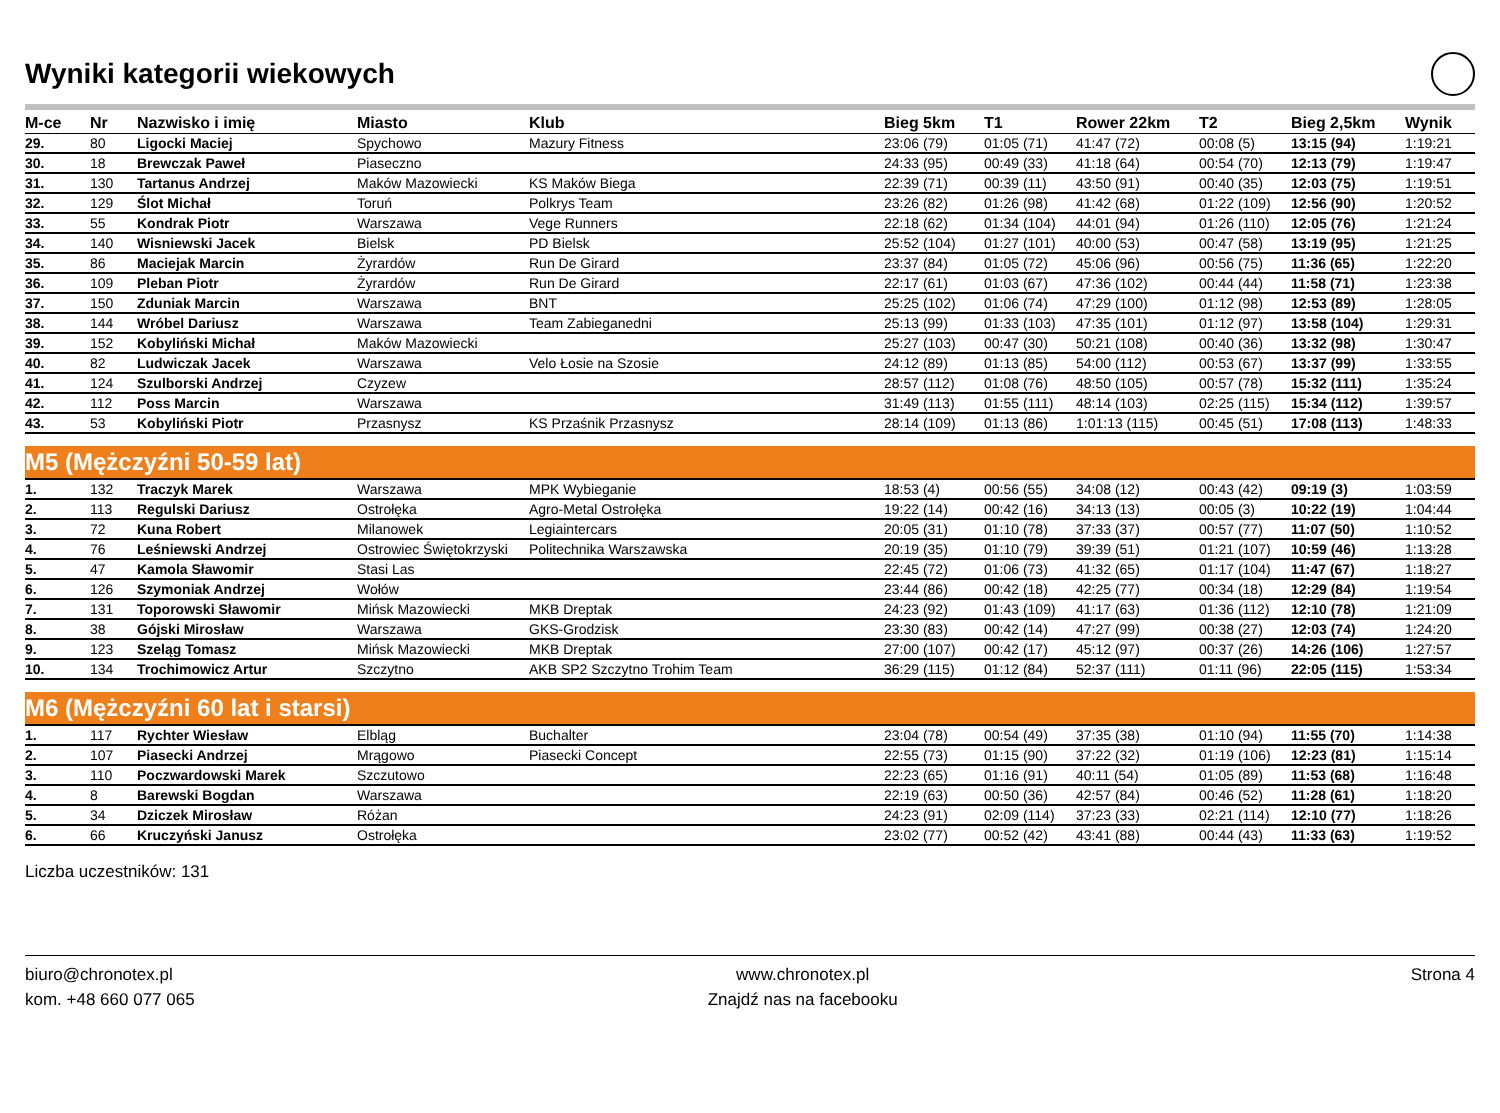Wyniki kategorii wiekowych
| M-ce | Nr | Nazwisko i imię | Miasto | Klub | Bieg 5km | T1 | Rower 22km | T2 | Bieg 2,5km | Wynik |
| --- | --- | --- | --- | --- | --- | --- | --- | --- | --- | --- |
| 29. | 80 | Ligocki Maciej | Spychowo | Mazury Fitness | 23:06 (79) | 01:05 (71) | 41:47 (72) | 00:08 (5) | 13:15 (94) | 1:19:21 |
| 30. | 18 | Brewczak Paweł | Piaseczno | | 24:33 (95) | 00:49 (33) | 41:18 (64) | 00:54 (70) | 12:13 (79) | 1:19:47 |
| 31. | 130 | Tartanus Andrzej | Maków Mazowiecki | KS Maków Biega | 22:39 (71) | 00:39 (11) | 43:50 (91) | 00:40 (35) | 12:03 (75) | 1:19:51 |
| 32. | 129 | Ślot Michał | Toruń | Polkrys Team | 23:26 (82) | 01:26 (98) | 41:42 (68) | 01:22 (109) | 12:56 (90) | 1:20:52 |
| 33. | 55 | Kondrak Piotr | Warszawa | Vege Runners | 22:18 (62) | 01:34 (104) | 44:01 (94) | 01:26 (110) | 12:05 (76) | 1:21:24 |
| 34. | 140 | Wisniewski Jacek | Bielsk | PD Bielsk | 25:52 (104) | 01:27 (101) | 40:00 (53) | 00:47 (58) | 13:19 (95) | 1:21:25 |
| 35. | 86 | Maciejak Marcin | Żyrardów | Run De Girard | 23:37 (84) | 01:05 (72) | 45:06 (96) | 00:56 (75) | 11:36 (65) | 1:22:20 |
| 36. | 109 | Pleban Piotr | Żyrardów | Run De Girard | 22:17 (61) | 01:03 (67) | 47:36 (102) | 00:44 (44) | 11:58 (71) | 1:23:38 |
| 37. | 150 | Zduniak Marcin | Warszawa | BNT | 25:25 (102) | 01:06 (74) | 47:29 (100) | 01:12 (98) | 12:53 (89) | 1:28:05 |
| 38. | 144 | Wróbel Dariusz | Warszawa | Team Zabieganedni | 25:13 (99) | 01:33 (103) | 47:35 (101) | 01:12 (97) | 13:58 (104) | 1:29:31 |
| 39. | 152 | Kobyliński Michał | Maków Mazowiecki | | 25:27 (103) | 00:47 (30) | 50:21 (108) | 00:40 (36) | 13:32 (98) | 1:30:47 |
| 40. | 82 | Ludwiczak Jacek | Warszawa | Velo Łosie na Szosie | 24:12 (89) | 01:13 (85) | 54:00 (112) | 00:53 (67) | 13:37 (99) | 1:33:55 |
| 41. | 124 | Szulborski Andrzej | Czyzew | | 28:57 (112) | 01:08 (76) | 48:50 (105) | 00:57 (78) | 15:32 (111) | 1:35:24 |
| 42. | 112 | Poss Marcin | Warszawa | | 31:49 (113) | 01:55 (111) | 48:14 (103) | 02:25 (115) | 15:34 (112) | 1:39:57 |
| 43. | 53 | Kobyliński Piotr | Przasnysz | KS Przaśnik Przasnysz | 28:14 (109) | 01:13 (86) | 1:01:13 (115) | 00:45 (51) | 17:08 (113) | 1:48:33 |
| M5 (Mężczyźni 50-59 lat) | | | | | | | | | | |
| 1. | 132 | Traczyk Marek | Warszawa | MPK Wybieganie | 18:53 (4) | 00:56 (55) | 34:08 (12) | 00:43 (42) | 09:19 (3) | 1:03:59 |
| 2. | 113 | Regulski Dariusz | Ostrołęka | Agro-Metal Ostrołęka | 19:22 (14) | 00:42 (16) | 34:13 (13) | 00:05 (3) | 10:22 (19) | 1:04:44 |
| 3. | 72 | Kuna Robert | Milanowek | Legiaintercars | 20:05 (31) | 01:10 (78) | 37:33 (37) | 00:57 (77) | 11:07 (50) | 1:10:52 |
| 4. | 76 | Leśniewski Andrzej | Ostrowiec Świętokrzyski | Politechnika Warszawska | 20:19 (35) | 01:10 (79) | 39:39 (51) | 01:21 (107) | 10:59 (46) | 1:13:28 |
| 5. | 47 | Kamola Sławomir | Stasi Las | | 22:45 (72) | 01:06 (73) | 41:32 (65) | 01:17 (104) | 11:47 (67) | 1:18:27 |
| 6. | 126 | Szymoniak Andrzej | Wołów | | 23:44 (86) | 00:42 (18) | 42:25 (77) | 00:34 (18) | 12:29 (84) | 1:19:54 |
| 7. | 131 | Toporowski Sławomir | Mińsk Mazowiecki | MKB Dreptak | 24:23 (92) | 01:43 (109) | 41:17 (63) | 01:36 (112) | 12:10 (78) | 1:21:09 |
| 8. | 38 | Gójski Mirosław | Warszawa | GKS-Grodzisk | 23:30 (83) | 00:42 (14) | 47:27 (99) | 00:38 (27) | 12:03 (74) | 1:24:20 |
| 9. | 123 | Szeląg Tomasz | Mińsk Mazowiecki | MKB Dreptak | 27:00 (107) | 00:42 (17) | 45:12 (97) | 00:37 (26) | 14:26 (106) | 1:27:57 |
| 10. | 134 | Trochimowicz Artur | Szczytno | AKB SP2 Szczytno Trohim Team | 36:29 (115) | 01:12 (84) | 52:37 (111) | 01:11 (96) | 22:05 (115) | 1:53:34 |
| M6 (Mężczyźni 60 lat i starsi) | | | | | | | | | | |
| 1. | 117 | Rychter Wiesław | Elbląg | Buchalter | 23:04 (78) | 00:54 (49) | 37:35 (38) | 01:10 (94) | 11:55 (70) | 1:14:38 |
| 2. | 107 | Piasecki Andrzej | Mrągowo | Piasecki Concept | 22:55 (73) | 01:15 (90) | 37:22 (32) | 01:19 (106) | 12:23 (81) | 1:15:14 |
| 3. | 110 | Poczwardowski Marek | Szczutowo | | 22:23 (65) | 01:16 (91) | 40:11 (54) | 01:05 (89) | 11:53 (68) | 1:16:48 |
| 4. | 8 | Barewski Bogdan | Warszawa | | 22:19 (63) | 00:50 (36) | 42:57 (84) | 00:46 (52) | 11:28 (61) | 1:18:20 |
| 5. | 34 | Dziczek Mirosław | Różan | | 24:23 (91) | 02:09 (114) | 37:23 (33) | 02:21 (114) | 12:10 (77) | 1:18:26 |
| 6. | 66 | Kruczyński Janusz | Ostrołęka | | 23:02 (77) | 00:52 (42) | 43:41 (88) | 00:44 (43) | 11:33 (63) | 1:19:52 |
Liczba uczestników: 131
biuro@chronotex.pl
kom. +48 660 077 065
www.chronotex.pl
Znajdź nas na facebooku
Strona 4